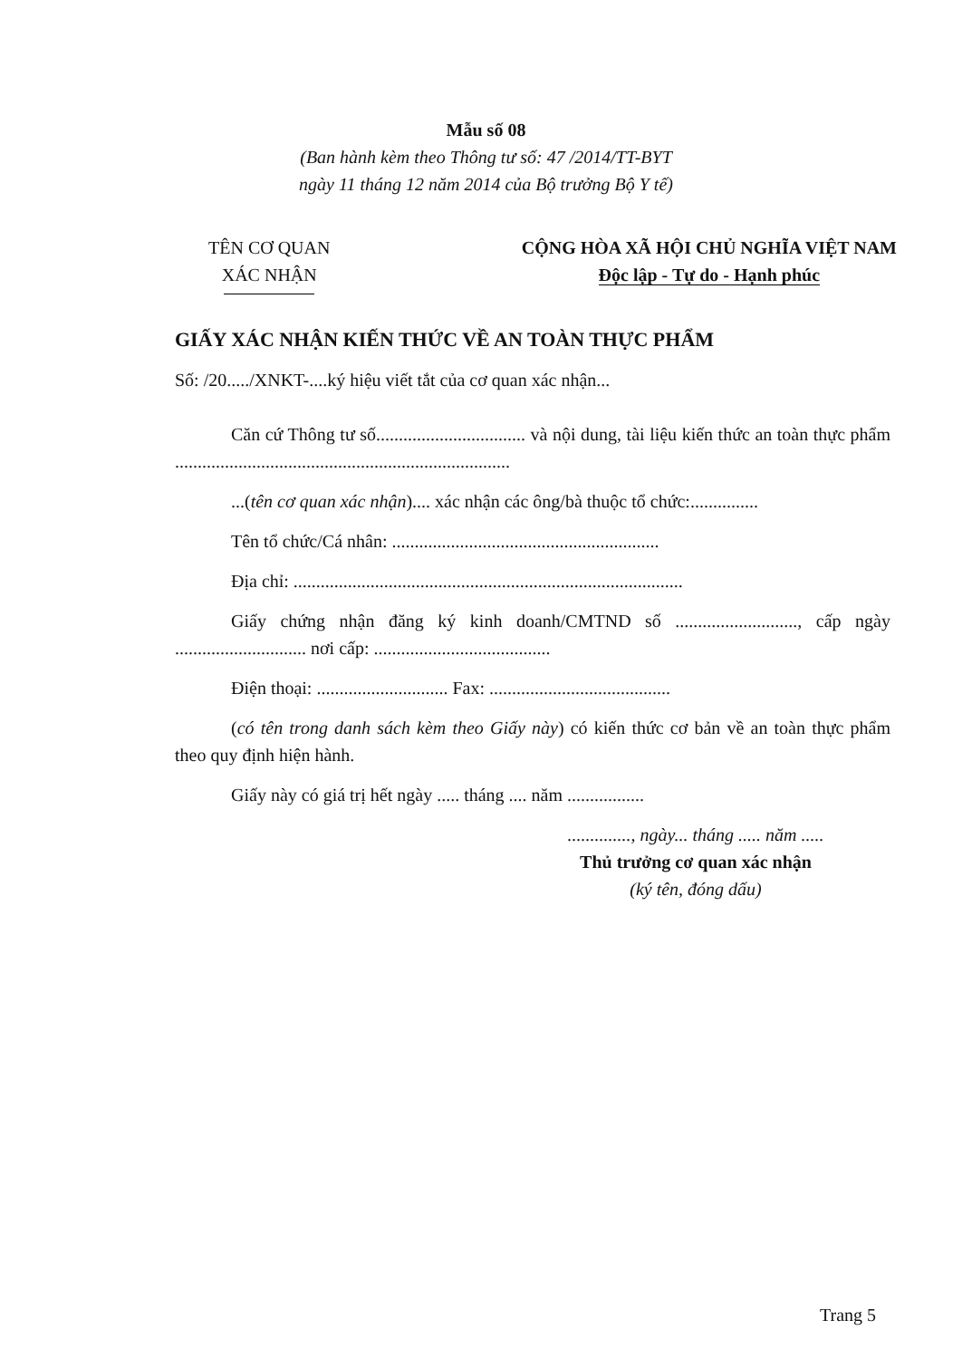Mẫu số 08
(Ban hành kèm theo Thông tư số: 47 /2014/TT-BYT
ngày 11 tháng 12 năm 2014 của Bộ trưởng Bộ Y tế)
TÊN CƠ QUAN
XÁC NHẬN
CỘNG HÒA XÃ HỘI CHỦ NGHĨA VIỆT NAM
Độc lập - Tự do - Hạnh phúc
GIẤY XÁC NHẬN KIẾN THỨC VỀ AN TOÀN THỰC PHẨM
Số: /20...../XNKT-....ký hiệu viết tắt của cơ quan xác nhận...
Căn cứ Thông tư số................................. và nội dung, tài liệu kiến thức an toàn thực phẩm ..........................................................................
...(tên cơ quan xác nhận).... xác nhận các ông/bà thuộc tổ chức:...............
Tên tổ chức/Cá nhân: ...........................................................
Địa chỉ: ......................................................................................
Giấy chứng nhận đăng ký kinh doanh/CMTND số ..........................., cấp ngày ............................. nơi cấp: .......................................
Điện thoại: ............................. Fax: ........................................
(có tên trong danh sách kèm theo Giấy này) có kiến thức cơ bản về an toàn thực phẩm theo quy định hiện hành.
Giấy này có giá trị hết ngày ..... tháng .... năm .................
.............., ngày... tháng ..... năm .....
Thủ trưởng cơ quan xác nhận
(ký tên, đóng dấu)
Trang 5